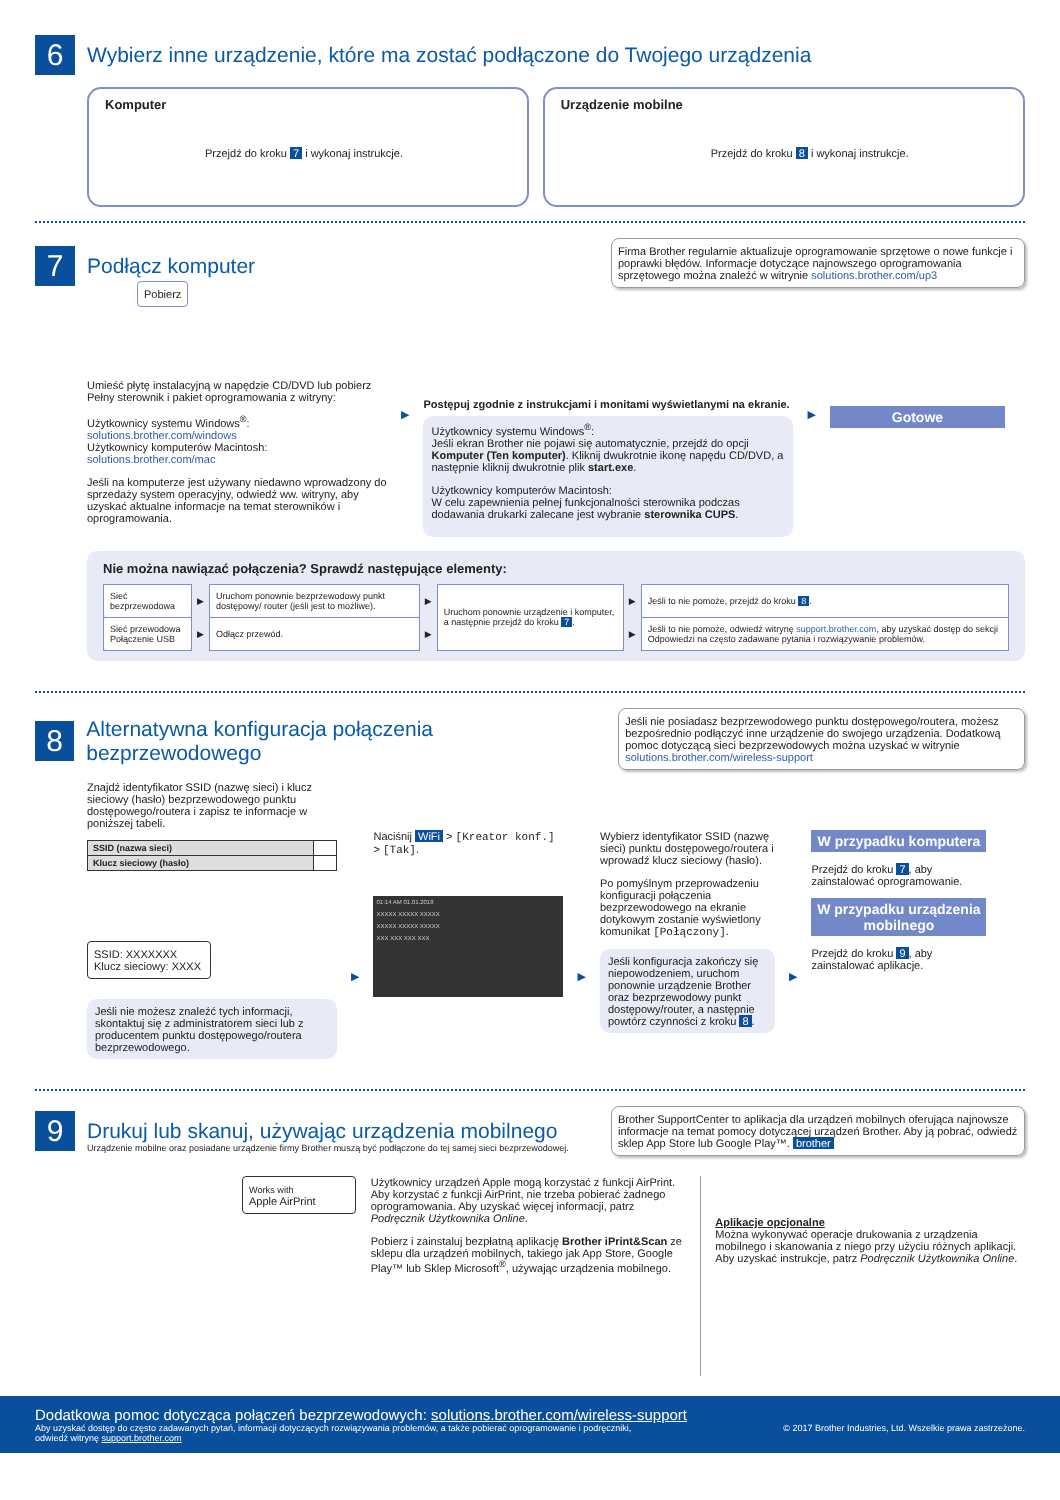6
Wybierz inne urządzenie, które ma zostać podłączone do Twojego urządzenia
Komputer
Przejdź do kroku 7 i wykonaj instrukcje.
Urządzenie mobilne
Przejdź do kroku 8 i wykonaj instrukcje.
7
Podłącz komputer
Firma Brother regularnie aktualizuje oprogramowanie sprzętowe o nowe funkcje i poprawki błędów. Informacje dotyczące najnowszego oprogramowania sprzętowego można znaleźć w witrynie solutions.brother.com/up3
Pobierz
Umieść płytę instalacyjną w napędzie CD/DVD lub pobierz Pełny sterownik i pakiet oprogramowania z witryny:
Użytkownicy systemu Windows<sup>®</sup>:
solutions.brother.com/windows
Użytkownicy komputerów Macintosh:
solutions.brother.com/mac
Jeśli na komputerze jest używany niedawno wprowadzony do sprzedaży system operacyjny, odwiedź ww. witryny, aby uzyskać aktualne informacje na temat sterowników i oprogramowania.
▶
Postępuj zgodnie z instrukcjami i monitami wyświetlanymi na ekranie.
Użytkownicy systemu Windows<sup>®</sup>:
Jeśli ekran Brother nie pojawi się automatycznie, przejdź do opcji Komputer (Ten komputer). Kliknij dwukrotnie ikonę napędu CD/DVD, a następnie kliknij dwukrotnie plik start.exe.
Użytkownicy komputerów Macintosh:
W celu zapewnienia pełnej funkcjonalności sterownika podczas dodawania drukarki zalecane jest wybranie sterownika CUPS.
▶
Gotowe
Nie można nawiązać połączenia? Sprawdź następujące elementy:
| Sieć bezprzewodowa | ▶ | Uruchom ponownie bezprzewodowy punkt dostępowy/ router (jeśli jest to możliwe). | ▶ | Uruchom ponownie urządzenie i komputer, a następnie przejdź do kroku 7 . | ▶ | Jeśli to nie pomoże, przejdź do kroku 8 . |
| Sieć przewodowa Połączenie USB | ▶ | Odłącz przewód. | ▶ | | ▶ | Jeśli to nie pomoże, odwiedź witrynę support.brother.com , aby uzyskać dostęp do sekcji Odpowiedzi na często zadawane pytania i rozwiązywanie problemów. |
8
Alternatywna konfiguracja połączenia bezprzewodowego
Jeśli nie posiadasz bezprzewodowego punktu dostępowego/routera, możesz bezpośrednio podłączyć inne urządzenie do swojego urządzenia. Dodatkową pomoc dotyczącą sieci bezprzewodowych można uzyskać w witrynie solutions.brother.com/wireless-support
Znajdź identyfikator SSID (nazwę sieci) i klucz sieciowy (hasło) bezprzewodowego punktu dostępowego/routera i zapisz te informacje w poniższej tabeli.
| SSID (nazwa sieci) | |
| Klucz sieciowy (hasło) | |
SSID: XXXXXXX
Klucz sieciowy: XXXX
Jeśli nie możesz znaleźć tych informacji, skontaktuj się z administratorem sieci lub z producentem punktu dostępowego/routera bezprzewodowego.
▶
Naciśnij WiFi > [Kreator konf.] > [Tak].
01:14 AM 01.01.2018
XXXXX XXXXX XXXXX
XXXXX XXXXX XXXXX
XXX XXX XXX XXX
▶
Wybierz identyfikator SSID (nazwę sieci) punktu dostępowego/routera i wprowadź klucz sieciowy (hasło).
Po pomyślnym przeprowadzeniu konfiguracji połączenia bezprzewodowego na ekranie dotykowym zostanie wyświetlony komunikat [Połączony].
Jeśli konfiguracja zakończy się niepowodzeniem, uruchom ponownie urządzenie Brother oraz bezprzewodowy punkt dostępowy/router, a następnie powtórz czynności z kroku 8.
▶
W przypadku komputera
Przejdź do kroku 7, aby zainstalować oprogramowanie.
W przypadku urządzenia mobilnego
Przejdź do kroku 9, aby zainstalować aplikacje.
9
Drukuj lub skanuj, używając urządzenia mobilnego
Urządzenie mobilne oraz posiadane urządzenie firmy Brother muszą być podłączone do tej samej sieci bezprzewodowej.
Brother SupportCenter to aplikacja dla urządzeń mobilnych oferująca najnowsze informacje na temat pomocy dotyczącej urządzeń Brother. Aby ją pobrać, odwiedź sklep App Store lub Google Play™. brother
Works with
Apple AirPrint
Użytkownicy urządzeń Apple mogą korzystać z funkcji AirPrint. Aby korzystać z funkcji AirPrint, nie trzeba pobierać żadnego oprogramowania. Aby uzyskać więcej informacji, patrz Podręcznik Użytkownika Online.
Pobierz i zainstaluj bezpłatną aplikację Brother iPrint&Scan ze sklepu dla urządzeń mobilnych, takiego jak App Store, Google Play™ lub Sklep Microsoft<sup>®</sup>, używając urządzenia mobilnego.
Aplikacje opcjonalne
Można wykonywać operacje drukowania z urządzenia mobilnego i skanowania z niego przy użyciu różnych aplikacji. Aby uzyskać instrukcje, patrz Podręcznik Użytkownika Online.
Dodatkowa pomoc dotycząca połączeń bezprzewodowych: solutions.brother.com/wireless-support
Aby uzyskać dostęp do często zadawanych pytań, informacji dotyczących rozwiązywania problemów, a także pobierać oprogramowanie i podręczniki,
odwiedź witrynę support.brother.com © 2017 Brother Industries, Ltd. Wszelkie prawa zastrzeżone.